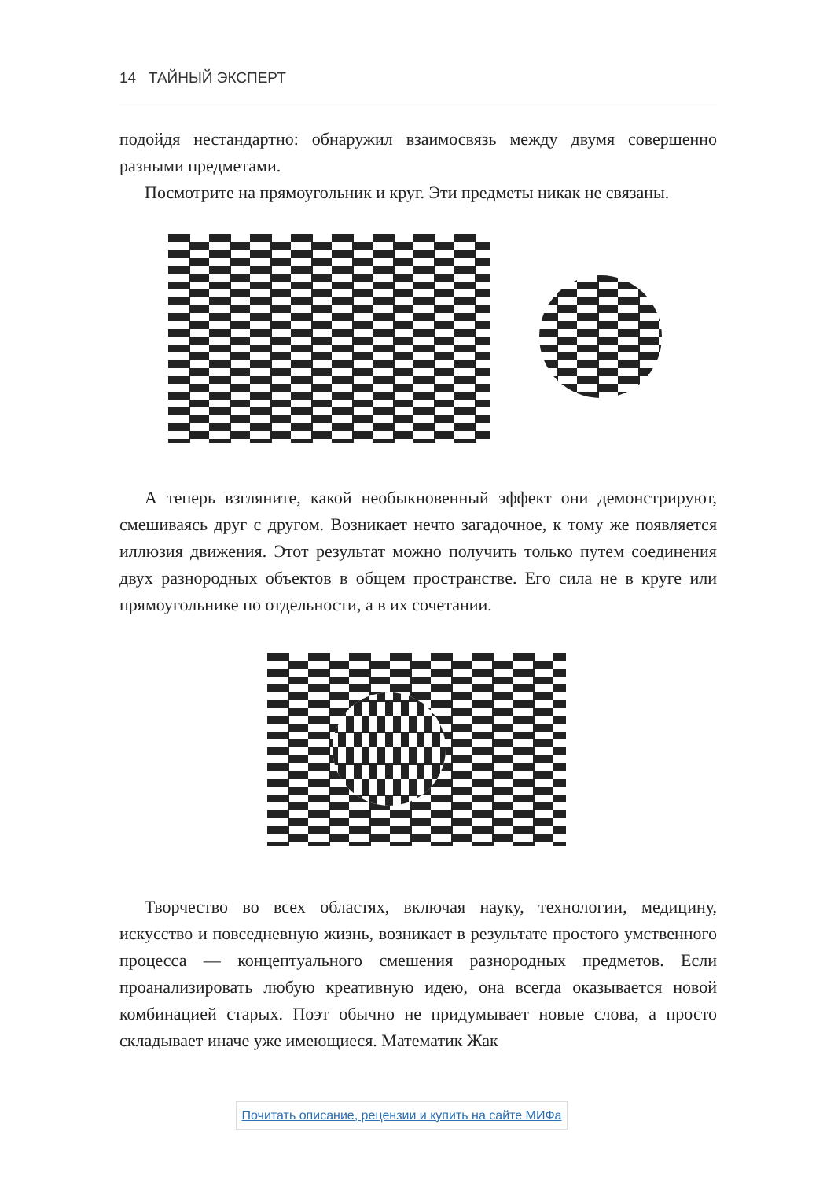14 ТАЙНЫЙ ЭКСПЕРТ
подойдя нестандартно: обнаружил взаимосвязь между двумя совершенно разными предметами.
Посмотрите на прямоугольник и круг. Эти предметы никак не связаны.
А теперь взгляните, какой необыкновенный эффект они демонстрируют, смешиваясь друг с другом. Возникает нечто загадочное, к тому же появляется иллюзия движения. Этот результат можно получить только путем соединения двух разнородных объектов в общем пространстве. Его сила не в круге или прямоугольнике по отдельности, а в их сочетании.
Творчество во всех областях, включая науку, технологии, медицину, искусство и повседневную жизнь, возникает в результате простого умственного процесса — концептуального смешения разнородных предметов. Если проанализировать любую креативную идею, она всегда оказывается новой комбинацией старых. Поэт обычно не придумывает новые слова, а просто складывает иначе уже имеющиеся. Математик Жак
Почитать описание, рецензии и купить на сайте МИФа